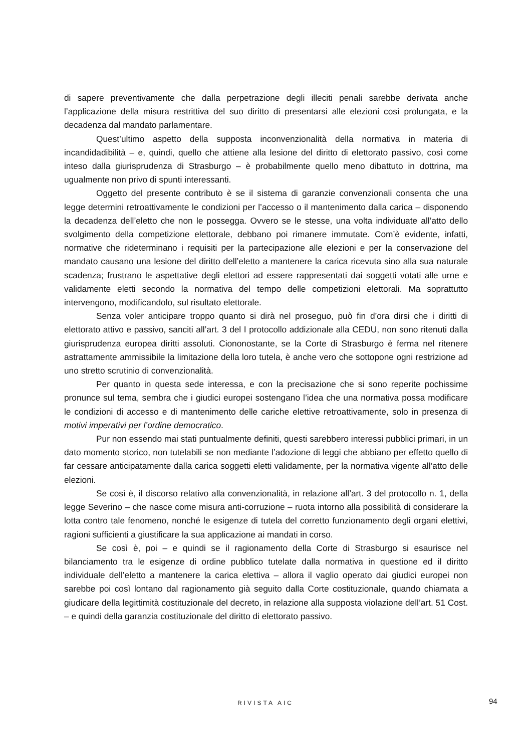di sapere preventivamente che dalla perpetrazione degli illeciti penali sarebbe derivata anche l’applicazione della misura restrittiva del suo diritto di presentarsi alle elezioni così prolungata, e la decadenza dal mandato parlamentare.
Quest’ultimo aspetto della supposta inconvenzionalità della normativa in materia di incandidadibilità – e, quindi, quello che attiene alla lesione del diritto di elettorato passivo, così come inteso dalla giurisprudenza di Strasburgo – è probabilmente quello meno dibattuto in dottrina, ma ugualmente non privo di spunti interessanti.
Oggetto del presente contributo è se il sistema di garanzie convenzionali consenta che una legge determini retroattivamente le condizioni per l’accesso o il mantenimento dalla carica – disponendo la decadenza dell’eletto che non le possegga. Ovvero se le stesse, una volta individuate all’atto dello svolgimento della competizione elettorale, debbano poi rimanere immutate. Com’è evidente, infatti, normative che rideterminano i requisiti per la partecipazione alle elezioni e per la conservazione del mandato causano una lesione del diritto dell’eletto a mantenere la carica ricevuta sino alla sua naturale scadenza; frustrano le aspettative degli elettori ad essere rappresentati dai soggetti votati alle urne e validamente eletti secondo la normativa del tempo delle competizioni elettorali. Ma soprattutto intervengono, modificandolo, sul risultato elettorale.
Senza voler anticipare troppo quanto si dirà nel proseguo, può fin d’ora dirsi che i diritti di elettorato attivo e passivo, sanciti all’art. 3 del I protocollo addizionale alla CEDU, non sono ritenuti dalla giurisprudenza europea diritti assoluti. Ciononostante, se la Corte di Strasburgo è ferma nel ritenere astrattamente ammissibile la limitazione della loro tutela, è anche vero che sottopone ogni restrizione ad uno stretto scrutinio di convenzionalità.
Per quanto in questa sede interessa, e con la precisazione che si sono reperite pochissime pronunce sul tema, sembra che i giudici europei sostengano l’idea che una normativa possa modificare le condizioni di accesso e di mantenimento delle cariche elettive retroattivamente, solo in presenza di motivi imperativi per l’ordine democratico.
Pur non essendo mai stati puntualmente definiti, questi sarebbero interessi pubblici primari, in un dato momento storico, non tutelabili se non mediante l’adozione di leggi che abbiano per effetto quello di far cessare anticipatamente dalla carica soggetti eletti validamente, per la normativa vigente all’atto delle elezioni.
Se così è, il discorso relativo alla convenzionalità, in relazione all’art. 3 del protocollo n. 1, della legge Severino – che nasce come misura anti-corruzione – ruota intorno alla possibilità di considerare la lotta contro tale fenomeno, nonché le esigenze di tutela del corretto funzionamento degli organi elettivi, ragioni sufficienti a giustificare la sua applicazione ai mandati in corso.
Se così è, poi – e quindi se il ragionamento della Corte di Strasburgo si esaurisce nel bilanciamento tra le esigenze di ordine pubblico tutelate dalla normativa in questione ed il diritto individuale dell’eletto a mantenere la carica elettiva – allora il vaglio operato dai giudici europei non sarebbe poi così lontano dal ragionamento già seguito dalla Corte costituzionale, quando chiamata a giudicare della legittimità costituzionale del decreto, in relazione alla supposta violazione dell’art. 51 Cost. – e quindi della garanzia costituzionale del diritto di elettorato passivo.
RIVISTA AIC 94